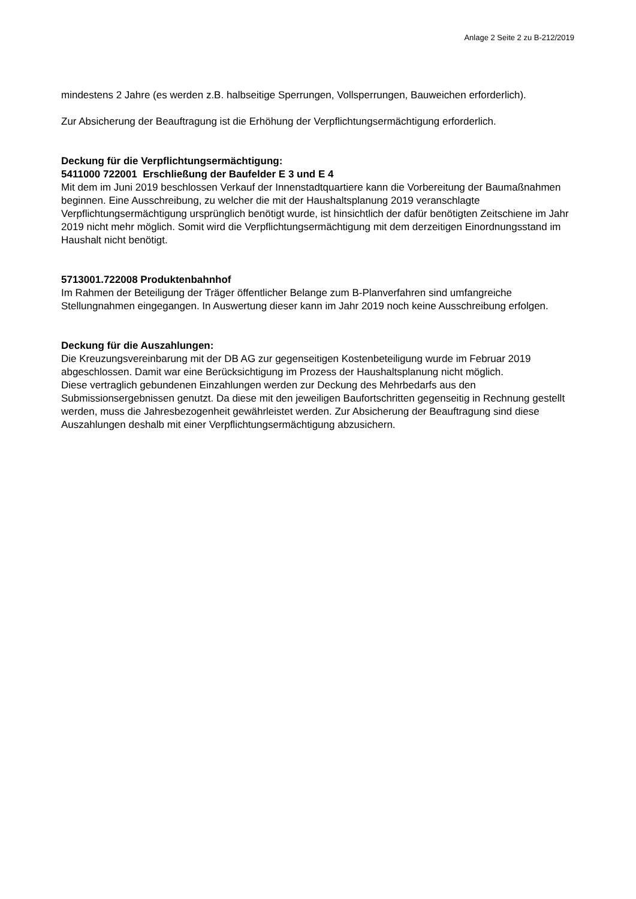Anlage 2 Seite 2 zu B-212/2019
mindestens 2 Jahre (es werden z.B. halbseitige Sperrungen, Vollsperrungen, Bauweichen erforderlich).
Zur Absicherung der Beauftragung ist die Erhöhung der Verpflichtungsermächtigung erforderlich.
Deckung für die Verpflichtungsermächtigung:
5411000 722001 Erschließung der Baufelder E 3 und E 4
Mit dem im Juni 2019 beschlossen Verkauf der Innenstadtquartiere kann die Vorbereitung der Baumaßnahmen beginnen. Eine Ausschreibung, zu welcher die mit der Haushaltsplanung 2019 veranschlagte Verpflichtungsermächtigung ursprünglich benötigt wurde, ist hinsichtlich der dafür benötigten Zeitschiene im Jahr 2019 nicht mehr möglich. Somit wird die Verpflichtungsermächtigung mit dem derzeitigen Einordnungsstand im Haushalt nicht benötigt.
5713001.722008 Produktenbahnhof
Im Rahmen der Beteiligung der Träger öffentlicher Belange zum B-Planverfahren sind umfangreiche Stellungnahmen eingegangen. In Auswertung dieser kann im Jahr 2019 noch keine Ausschreibung erfolgen.
Deckung für die Auszahlungen:
Die Kreuzungsvereinbarung mit der DB AG zur gegenseitigen Kostenbeteiligung wurde im Februar 2019 abgeschlossen. Damit war eine Berücksichtigung im Prozess der Haushaltsplanung nicht möglich.
Diese vertraglich gebundenen Einzahlungen werden zur Deckung des Mehrbedarfs aus den Submissionsergebnissen genutzt. Da diese mit den jeweiligen Baufortschritten gegenseitig in Rechnung gestellt werden, muss die Jahresbezogenheit gewährleistet werden. Zur Absicherung der Beauftragung sind diese Auszahlungen deshalb mit einer Verpflichtungsermächtigung abzusichern.